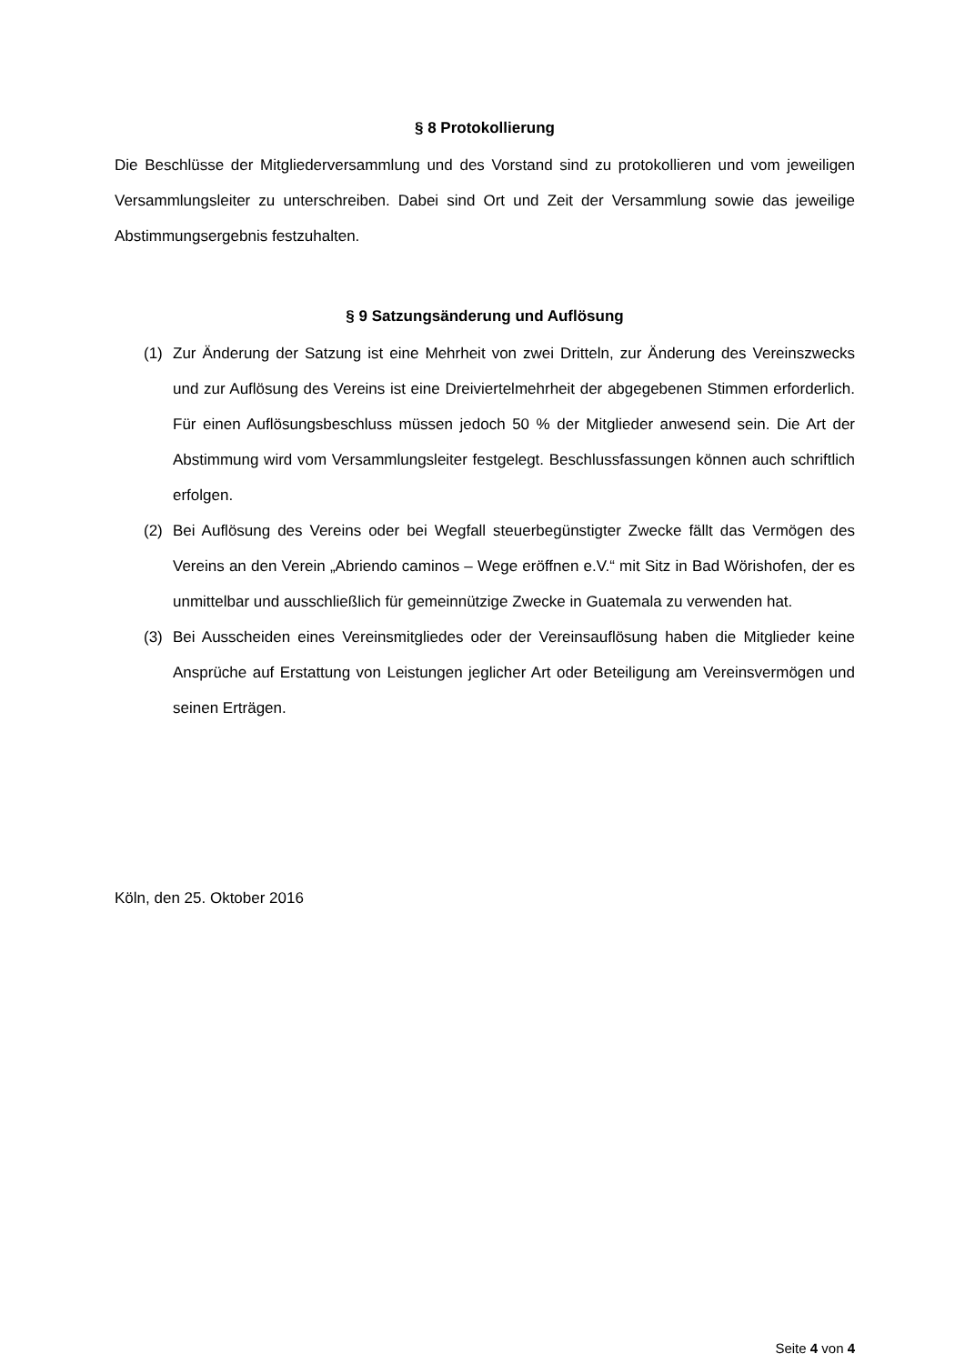§ 8 Protokollierung
Die Beschlüsse der Mitgliederversammlung und des Vorstand sind zu protokollieren und vom jeweiligen Versammlungsleiter zu unterschreiben. Dabei sind Ort und Zeit der Versammlung sowie das jeweilige Abstimmungsergebnis festzuhalten.
§ 9 Satzungsänderung und Auflösung
(1) Zur Änderung der Satzung ist eine Mehrheit von zwei Dritteln, zur Änderung des Vereinszwecks und zur Auflösung des Vereins ist eine Dreiviertelmehrheit der abgegebenen Stimmen erforderlich. Für einen Auflösungsbeschluss müssen jedoch 50 % der Mitglieder anwesend sein. Die Art der Abstimmung wird vom Versammlungsleiter festgelegt. Beschlussfassungen können auch schriftlich erfolgen.
(2) Bei Auflösung des Vereins oder bei Wegfall steuerbegünstigter Zwecke fällt das Vermögen des Vereins an den Verein „Abriendo caminos – Wege eröffnen e.V.“ mit Sitz in Bad Wörishofen, der es unmittelbar und ausschließlich für gemeinnützige Zwecke in Guatemala zu verwenden hat.
(3) Bei Ausscheiden eines Vereinsmitgliedes oder der Vereinsauflösung haben die Mitglieder keine Ansprüche auf Erstattung von Leistungen jeglicher Art oder Beteiligung am Vereinsvermögen und seinen Erträgen.
Köln, den 25. Oktober 2016
Seite 4 von 4